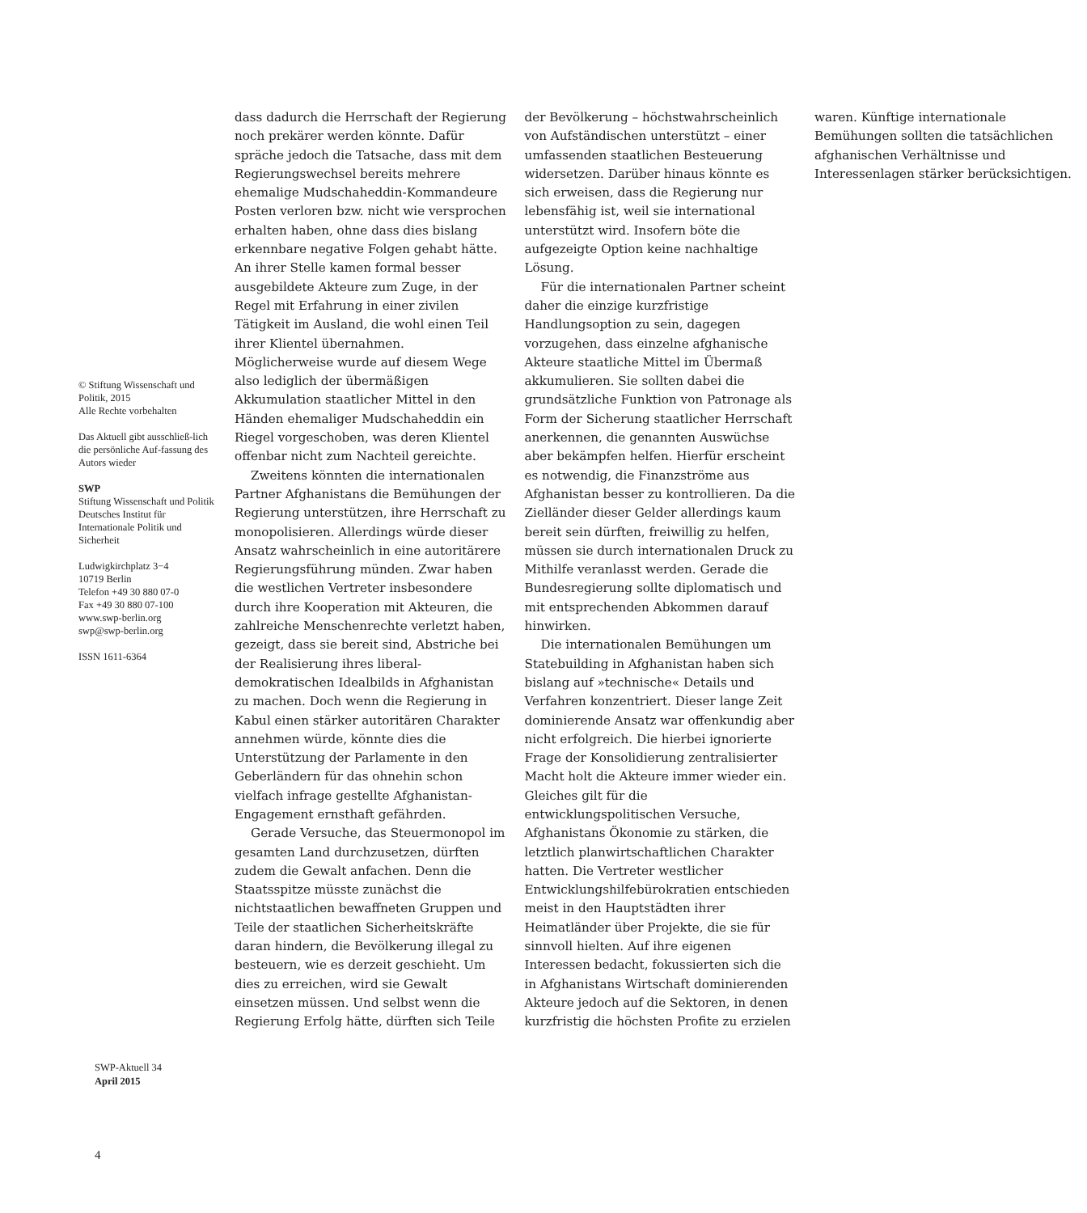© Stiftung Wissenschaft und Politik, 2015
Alle Rechte vorbehalten
Das Aktuell gibt ausschließ-lich die persönliche Auf-fassung des Autors wieder
SWP
Stiftung Wissenschaft und Politik
Deutsches Institut für Internationale Politik und Sicherheit
Ludwigkirchplatz 3−4
10719 Berlin
Telefon +49 30 880 07-0
Fax +49 30 880 07-100
www.swp-berlin.org
swp@swp-berlin.org
ISSN 1611-6364
dass dadurch die Herrschaft der Regierung noch prekärer werden könnte. Dafür spräche jedoch die Tatsache, dass mit dem Regierungswechsel bereits mehrere ehemalige Mudschaheddin-Kommandeure Posten verloren bzw. nicht wie versprochen erhalten haben, ohne dass dies bislang erkennbare negative Folgen gehabt hätte. An ihrer Stelle kamen formal besser ausgebildete Akteure zum Zuge, in der Regel mit Erfahrung in einer zivilen Tätigkeit im Ausland, die wohl einen Teil ihrer Klientel übernahmen. Möglicherweise wurde auf diesem Wege also lediglich der übermäßigen Akkumulation staatlicher Mittel in den Händen ehemaliger Mudschaheddin ein Riegel vorgeschoben, was deren Klientel offenbar nicht zum Nachteil gereichte.
Zweitens könnten die internationalen Partner Afghanistans die Bemühungen der Regierung unterstützen, ihre Herrschaft zu monopolisieren. Allerdings würde dieser Ansatz wahrscheinlich in eine autoritärere Regierungsführung münden. Zwar haben die westlichen Vertreter insbesondere durch ihre Kooperation mit Akteuren, die zahlreiche Menschenrechte verletzt haben, gezeigt, dass sie bereit sind, Abstriche bei der Realisierung ihres liberal-demokratischen Idealbilds in Afghanistan zu machen. Doch wenn die Regierung in Kabul einen stärker autoritären Charakter annehmen würde, könnte dies die Unterstützung der Parlamente in den Geberländern für das ohnehin schon vielfach infrage gestellte Afghanistan-Engagement ernsthaft gefährden.
Gerade Versuche, das Steuermonopol im gesamten Land durchzusetzen, dürften zudem die Gewalt anfachen. Denn die Staatsspitze müsste zunächst die nichtstaatlichen bewaffneten Gruppen und Teile der staatlichen Sicherheitskräfte daran hindern, die Bevölkerung illegal zu besteuern, wie es derzeit geschieht. Um dies zu erreichen, wird sie Gewalt einsetzen müssen. Und selbst wenn die Regierung Erfolg hätte, dürften sich Teile der Bevölkerung – höchstwahrscheinlich von Aufständischen unterstützt – einer umfassenden staatlichen Besteuerung widersetzen. Darüber hinaus könnte es sich erweisen, dass die Regierung nur lebensfähig ist, weil sie international unterstützt wird. Insofern böte die aufgezeigte Option keine nachhaltige Lösung.
Für die internationalen Partner scheint daher die einzige kurzfristige Handlungsoption zu sein, dagegen vorzugehen, dass einzelne afghanische Akteure staatliche Mittel im Übermaß akkumulieren. Sie sollten dabei die grundsätzliche Funktion von Patronage als Form der Sicherung staatlicher Herrschaft anerkennen, die genannten Auswüchse aber bekämpfen helfen. Hierfür erscheint es notwendig, die Finanzströme aus Afghanistan besser zu kontrollieren. Da die Zielländer dieser Gelder allerdings kaum bereit sein dürften, freiwillig zu helfen, müssen sie durch internationalen Druck zu Mithilfe veranlasst werden. Gerade die Bundesregierung sollte diplomatisch und mit entsprechenden Abkommen darauf hinwirken.
Die internationalen Bemühungen um Statebuilding in Afghanistan haben sich bislang auf »technische« Details und Verfahren konzentriert. Dieser lange Zeit dominierende Ansatz war offenkundig aber nicht erfolgreich. Die hierbei ignorierte Frage der Konsolidierung zentralisierter Macht holt die Akteure immer wieder ein. Gleiches gilt für die entwicklungspolitischen Versuche, Afghanistans Ökonomie zu stärken, die letztlich planwirtschaftlichen Charakter hatten. Die Vertreter westlicher Entwicklungshilfebürokratien entschieden meist in den Hauptstädten ihrer Heimatländer über Projekte, die sie für sinnvoll hielten. Auf ihre eigenen Interessen bedacht, fokussierten sich die in Afghanistans Wirtschaft dominierenden Akteure jedoch auf die Sektoren, in denen kurzfristig die höchsten Profite zu erzielen waren. Künftige internationale Bemühungen sollten die tatsächlichen afghanischen Verhältnisse und Interessenlagen stärker berücksichtigen.
SWP-Aktuell 34
April 2015
4